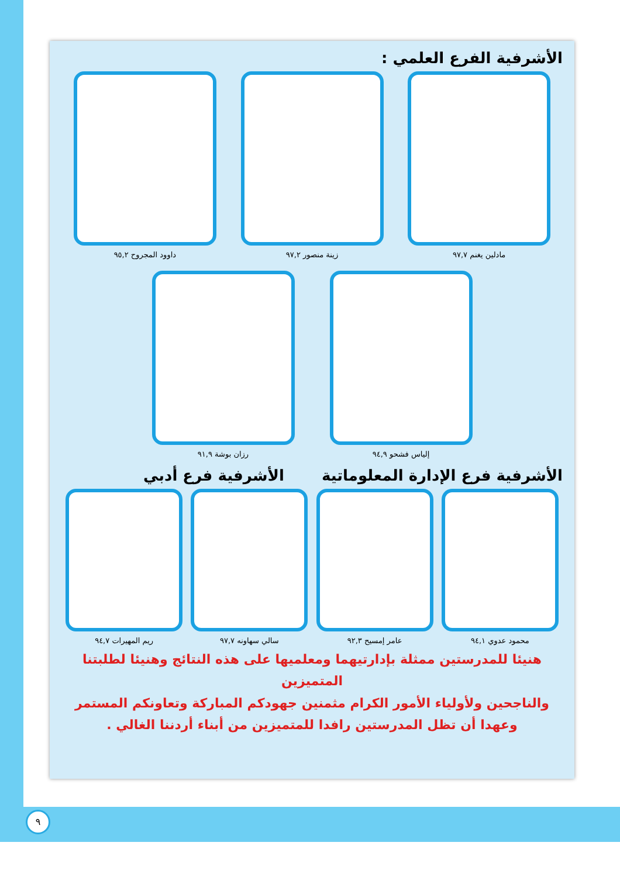الأشرفية الفرع العلمي :
مادلين يغنم ٩٧,٧ زينة منصور ٩٧,٢ داوود المجروح ٩٥,٢
إلياس فشحو ٩٤,٩ رزان بوشة ٩١,٩
الأشرفية فرع الإدارة المعلوماتية
الأشرفية فرع أدبي
محمود عدوي ٩٤,١ عامر إمسيح ٩٢,٣ سالي سهاونه ٩٧,٧ ريم المهيرات ٩٤,٧
هنيئا للمدرستين ممثلة بإدارتيهما ومعلميها على هذه النتائج وهنيئا لطلبتنا المتميزين
والناجحين ولأولياء الأمور الكرام مثمنين جهودكم المباركة وتعاونكم المستمر
وعهدا أن تظل المدرستين رافدا للمتميزين من أبناء أردننا الغالي .
٩